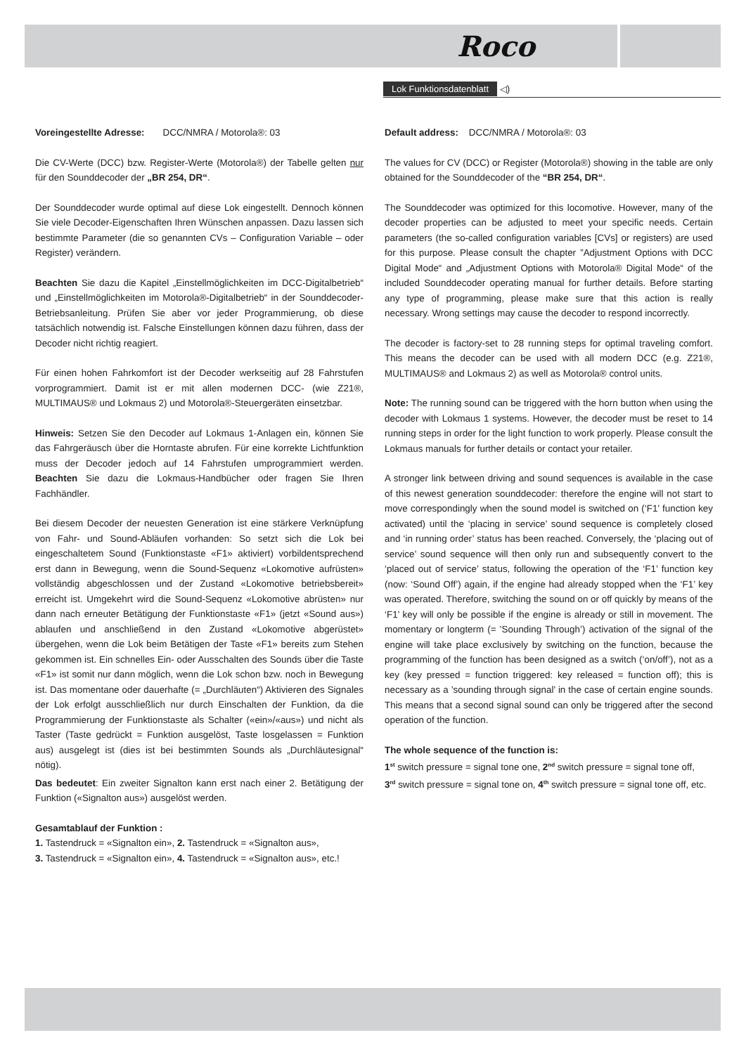Roco
Lok Funktionsdatenblatt ◁)
Voreingestellte Adresse: DCC/NMRA / Motorola®: 03
Die CV-Werte (DCC) bzw. Register-Werte (Motorola®) der Tabelle gelten nur für den Sounddecoder der „BR 254, DR“.
Der Sounddecoder wurde optimal auf diese Lok eingestellt. Dennoch können Sie viele Decoder-Eigenschaften Ihren Wünschen anpassen. Dazu lassen sich bestimmte Parameter (die so genannten CVs – Configuration Variable – oder Register) verändern.
Beachten Sie dazu die Kapitel „Einstellmöglichkeiten im DCC-Digitalbetrieb“ und „Einstellmöglichkeiten im Motorola®-Digitalbetrieb“ in der Sounddecoder- Betriebsanleitung. Prüfen Sie aber vor jeder Programmierung, ob diese tatsächlich notwendig ist. Falsche Einstellungen können dazu führen, dass der Decoder nicht richtig reagiert.
Für einen hohen Fahrkomfort ist der Decoder werkseitig auf 28 Fahrstufen vorprogrammiert. Damit ist er mit allen modernen DCC- (wie Z21®, MULTIMAUS® und Lokmaus 2) und Motorola®-Steuergeräten einsetzbar.
Hinweis: Setzen Sie den Decoder auf Lokmaus 1-Anlagen ein, können Sie das Fahrgeräusch über die Horntaste abrufen. Für eine korrekte Lichtfunktion muss der Decoder jedoch auf 14 Fahrstufen umprogrammiert werden. Beachten Sie dazu die Lokmaus-Handbücher oder fragen Sie Ihren Fachhändler.
Bei diesem Decoder der neuesten Generation ist eine stärkere Verknüpfung von Fahr- und Sound-Abläufen vorhanden: So setzt sich die Lok bei eingeschaltetem Sound (Funktionstaste «F1» aktiviert) vorbildentsprechend erst dann in Bewegung, wenn die Sound-Sequenz «Lokomotive aufrüsten» vollständig abgeschlossen und der Zustand «Lokomotive betriebsbereit» erreicht ist. Umgekehrt wird die Sound-Sequenz «Lokomotive abrüsten» nur dann nach erneuter Betätigung der Funktionstaste «F1» (jetzt «Sound aus») ablaufen und anschließend in den Zustand «Lokomotive abgerüstet» übergehen, wenn die Lok beim Betätigen der Taste «F1» bereits zum Stehen gekommen ist. Ein schnelles Ein- oder Ausschalten des Sounds über die Taste «F1» ist somit nur dann möglich, wenn die Lok schon bzw. noch in Bewegung ist. Das momentane oder dauerhafte (= „Durchläuten“) Aktivieren des Signales der Lok erfolgt ausschließlich nur durch Einschalten der Funktion, da die Programmierung der Funktionstaste als Schalter («ein»/«aus») und nicht als Taster (Taste gedrückt = Funktion ausgelöst, Taste losgelassen = Funktion aus) ausgelegt ist (dies ist bei bestimmten Sounds als „Durchläutesignal“ nötig).
Das bedeutet: Ein zweiter Signalton kann erst nach einer 2. Betätigung der Funktion («Signalton aus») ausgelöst werden.
Gesamtablauf der Funktion :
1. Tastendruck = «Signalton ein», 2. Tastendruck = «Signalton aus»,
3. Tastendruck = «Signalton ein», 4. Tastendruck = «Signalton aus», etc.!
Default address: DCC/NMRA / Motorola®: 03
The values for CV (DCC) or Register (Motorola®) showing in the table are only obtained for the Sounddecoder of the “BR 254, DR“.
The Sounddecoder was optimized for this locomotive. However, many of the decoder properties can be adjusted to meet your specific needs. Certain parameters (the so-called configuration variables [CVs] or registers) are used for this purpose. Please consult the chapter ”Adjustment Options with DCC Digital Mode“ and „Adjustment Options with Motorola® Digital Mode“ of the included Sounddecoder operating manual for further details. Before starting any type of programming, please make sure that this action is really necessary. Wrong settings may cause the decoder to respond incorrectly.
The decoder is factory-set to 28 running steps for optimal traveling comfort. This means the decoder can be used with all modern DCC (e.g. Z21®, MULTIMAUS® and Lokmaus 2) as well as Motorola® control units.
Note: The running sound can be triggered with the horn button when using the decoder with Lokmaus 1 systems. However, the decoder must be reset to 14 running steps in order for the light function to work properly. Please consult the Lokmaus manuals for further details or contact your retailer.
A stronger link between driving and sound sequences is available in the case of this newest generation sounddecoder: therefore the engine will not start to move correspondingly when the sound model is switched on (‘F1’ function key activated) until the ‘placing in service’ sound sequence is completely closed and ‘in running order’ status has been reached. Conversely, the ‘placing out of service’ sound sequence will then only run and subsequently convert to the ‘placed out of service’ status, following the operation of the ‘F1’ function key (now: ‘Sound Off’) again, if the engine had already stopped when the ‘F1’ key was operated. Therefore, switching the sound on or off quickly by means of the ‘F1’ key will only be possible if the engine is already or still in movement. The momentary or longterm (= ’Sounding Through’) activation of the signal of the engine will take place exclusively by switching on the function, because the programming of the function has been designed as a switch (‘on/off’), not as a key (key pressed = function triggered: key released = function off); this is necessary as a ’sounding through signal’ in the case of certain engine sounds. This means that a second signal sound can only be triggered after the second operation of the function.
The whole sequence of the function is:
1<sup>st</sup> switch pressure = signal tone one, 2<sup>nd</sup> switch pressure = signal tone off,
3<sup>rd</sup> switch pressure = signal tone on, 4<sup>th</sup> switch pressure = signal tone off, etc.